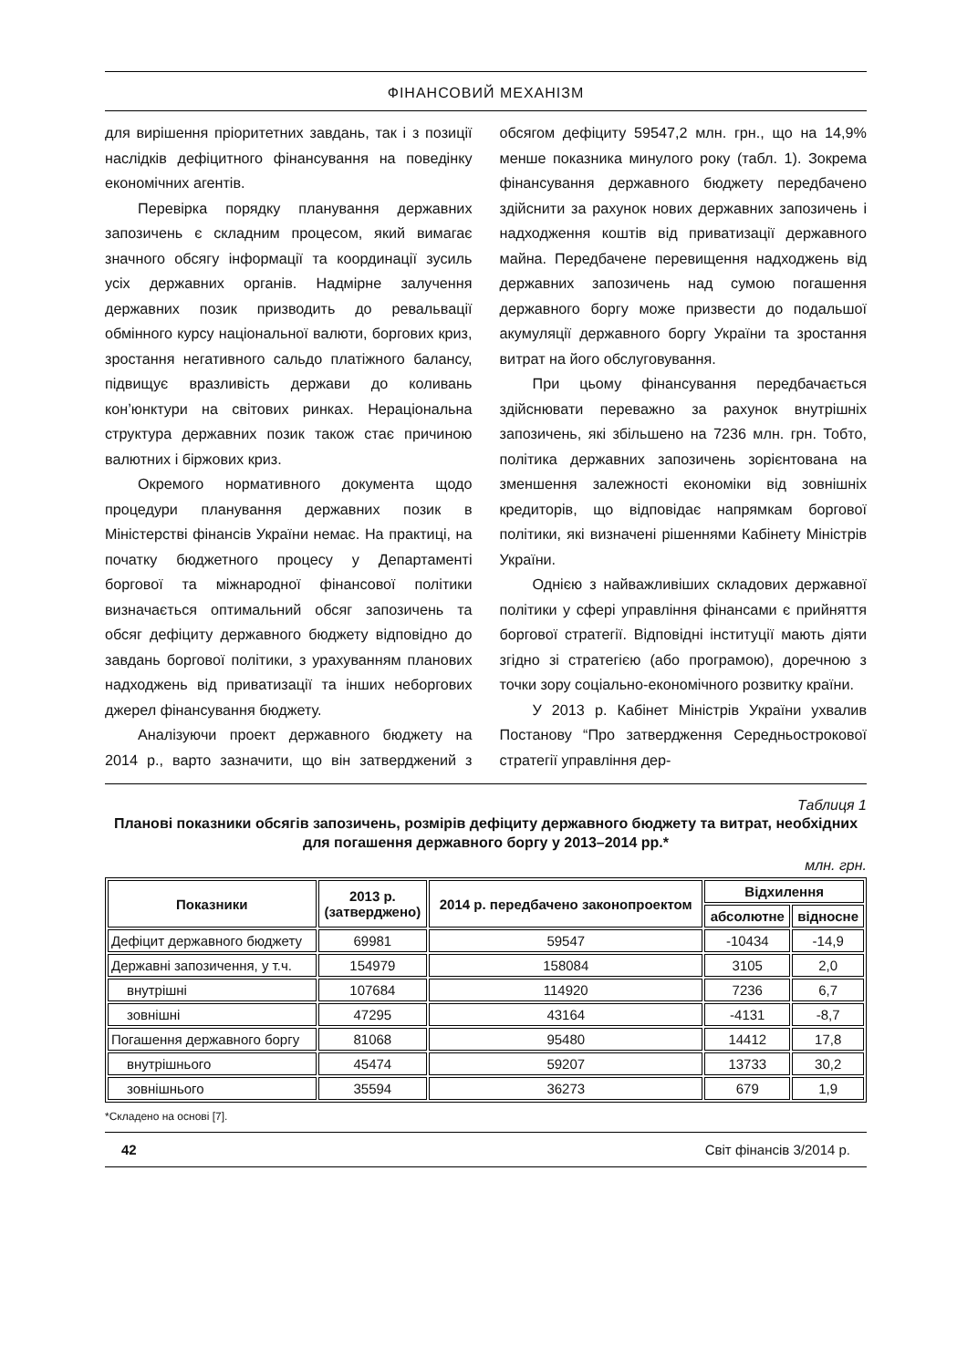ФІНАНСОВИЙ МЕХАНІЗМ
для вирішення пріоритетних завдань, так і з позиції наслідків дефіцитного фінансування на поведінку економічних агентів.
Перевірка порядку планування державних запозичень є складним процесом, який вимагає значного обсягу інформації та координації зусиль усіх державних органів. Надмірне залучення державних позик призводить до ревальвації обмінного курсу національної валюти, боргових криз, зростання негативного сальдо платіжного балансу, підвищує вразливість держави до коливань кон’юнктури на світових ринках. Нераціональна структура державних позик також стає причиною валютних і біржових криз.
Окремого нормативного документа щодо процедури планування державних позик в Міністерстві фінансів України немає. На практиці, на початку бюджетного процесу у Департаменті боргової та міжнародної фінансової політики визначається оптимальний обсяг запозичень та обсяг дефіциту державного бюджету відповідно до завдань боргової політики, з урахуванням планових надходжень від приватизації та інших неборгових джерел фінансування бюджету.
Аналізуючи проект державного бюджету на 2014 р., варто зазначити, що він затверджений з обсягом дефіциту 59547,2 млн. грн., що на 14,9% менше показника минулого року (табл. 1). Зокрема фінансування державного бюджету передбачено здійснити за рахунок нових державних запозичень і надходження коштів від приватизації державного майна. Передбачене перевищення надходжень від державних запозичень над сумою погашення державного боргу може призвести до подальшої акумуляції державного боргу України та зростання витрат на його обслуговування.
При цьому фінансування передбачається здійснювати переважно за рахунок внутрішніх запозичень, які збільшено на 7236 млн. грн. Тобто, політика державних запозичень зорієнтована на зменшення залежності економіки від зовнішніх кредиторів, що відповідає напрямкам боргової політики, які визначені рішеннями Кабінету Міністрів України.
Однією з найважливіших складових державної політики у сфері управління фінансами є прийняття боргової стратегії. Відповідні інституції мають діяти згідно зі стратегією (або програмою), доречною з точки зору соціально-економічного розвитку країни.
У 2013 р. Кабінет Міністрів України ухвалив Постанову “Про затвердження Середньострокової стратегії управління дер-
Таблиця 1
Планові показники обсягів запозичень, розмірів дефіциту державного бюджету та витрат, необхідних для погашення державного боргу у 2013–2014 рр.*
млн. грн.
| Показники | 2013 р. (затверджено) | 2014 р. передбачено законопроектом | Відхилення | |
| --- | --- | --- | --- | --- |
| | | | абсолютне | відносне |
| Дефіцит державного бюджету | 69981 | 59547 | -10434 | -14,9 |
| Державні запозичення, у т.ч. | 154979 | 158084 | 3105 | 2,0 |
| внутрішні | 107684 | 114920 | 7236 | 6,7 |
| зовнішні | 47295 | 43164 | -4131 | -8,7 |
| Погашення державного боргу | 81068 | 95480 | 14412 | 17,8 |
| внутрішнього | 45474 | 59207 | 13733 | 30,2 |
| зовнішнього | 35594 | 36273 | 679 | 1,9 |
*Складено на основі [7].
42 Світ фінансів 3/2014 р.